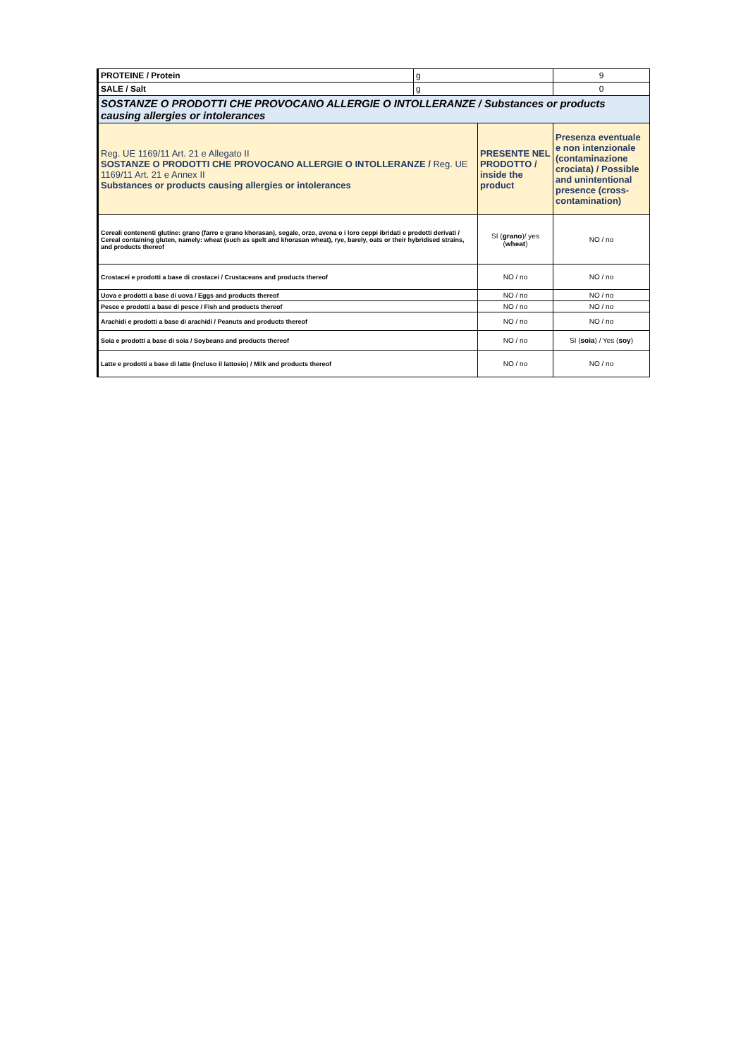| PROTEINE / Protein | g | | 9 |
| SALE / Salt | g | | 0 |
| SOSTANZE O PRODOTTI CHE PROVOCANO ALLERGIE O INTOLLERANZE / Substances or products causing allergies or intolerances | | | |
| Reg. UE 1169/11 Art. 21 e Allegato II SOSTANZE O PRODOTTI CHE PROVOCANO ALLERGIE O INTOLLERANZE / Reg. UE 1169/11 Art. 21 e Annex II Substances or products causing allergies or intolerances | | PRESENTE NEL PRODOTTO / inside the product | Presenza eventuale e non intenzionale (contaminazione crociata) / Possible and unintentional presence (cross-contamination) |
| Cereali contenenti glutine: grano (farro e grano khorasan), segale, orzo, avena o i loro ceppi ibridati e prodotti derivati / Cereal containing gluten, namely: wheat (such as spelt and khorasan wheat), rye, barely, oats or their hybridised strains, and products thereof | | SI ( grano )/ yes ( wheat ) | NO / no |
| Crostacei e prodotti a base di crostacei / Crustaceans and products thereof | | NO / no | NO / no |
| Uova e prodotti a base di uova / Eggs and products thereof | | NO / no | NO / no |
| Pesce e prodotti a base di pesce / Fish and products thereof | | NO / no | NO / no |
| Arachidi e prodotti a base di arachidi / Peanuts and products thereof | | NO / no | NO / no |
| Soia e prodotti a base di soia / Soybeans and products thereof | | NO / no | SI ( soia ) / Yes ( soy ) |
| Latte e prodotti a base di latte (incluso il lattosio) / Milk and products thereof | | NO / no | NO / no |